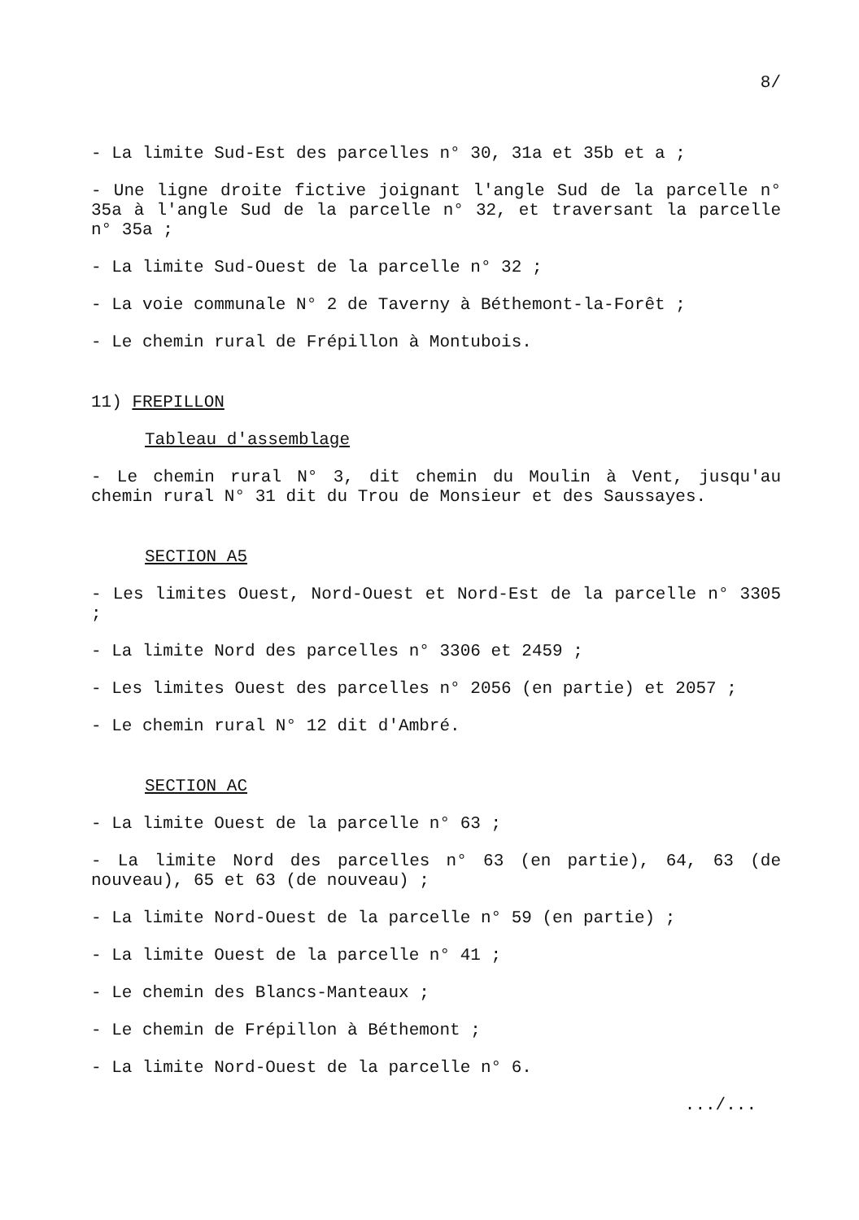8/
- La limite Sud-Est des parcelles n° 30, 31a et 35b et a ;
- Une ligne droite fictive joignant l'angle Sud de la parcelle n° 35a à l'angle Sud de la parcelle n° 32, et traversant la parcelle n° 35a ;
- La limite Sud-Ouest de la parcelle n° 32 ;
- La voie communale N° 2 de Taverny à Béthemont-la-Forêt ;
- Le chemin rural de Frépillon à Montubois.
11) FREPILLON
Tableau d'assemblage
- Le chemin rural N° 3, dit chemin du Moulin à Vent, jusqu'au chemin rural N° 31 dit du Trou de Monsieur et des Saussayes.
SECTION A5
- Les limites Ouest, Nord-Ouest et Nord-Est de la parcelle n° 3305 ;
- La limite Nord des parcelles n° 3306 et 2459 ;
- Les limites Ouest des parcelles n° 2056 (en partie) et 2057 ;
- Le chemin rural N° 12 dit d'Ambré.
SECTION AC
- La limite Ouest de la parcelle n° 63 ;
- La limite Nord des parcelles n° 63 (en partie), 64, 63 (de nouveau), 65 et 63 (de nouveau) ;
- La limite Nord-Ouest de la parcelle n° 59 (en partie) ;
- La limite Ouest de la parcelle n° 41 ;
- Le chemin des Blancs-Manteaux ;
- Le chemin de Frépillon à Béthemont ;
- La limite Nord-Ouest de la parcelle n° 6.
.../...